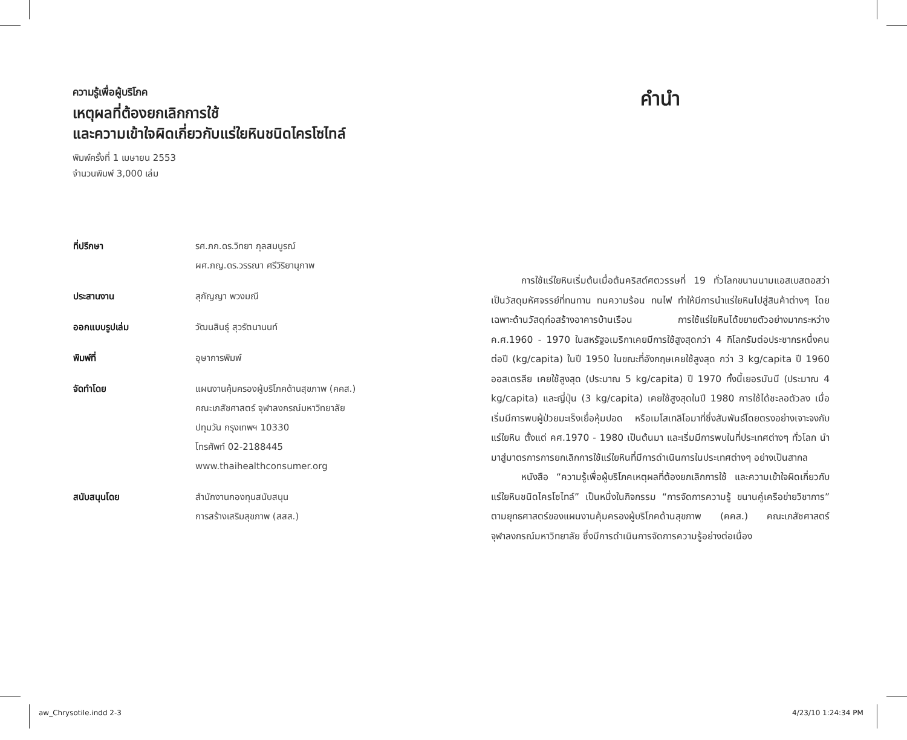ความรู้เพื่อผู้บริโภค
เหตุผลที่ต้องยกเลิกการใช้
และความเข้าใจผิดเกี่ยวกับแร่ใยหินชนิดไครโซไทล์
พิมพ์ครั้งที่ 1 เมษายน 2553
จำนวนพิมพ์ 3,000 เล่ม
| ที่ปรึกษา | รศ.ภก.ดร.วิทยา กุลสมบูรณ์ ผศ.ภญ.ดร.วรรณา ศรีวิริยานุภาพ |
| ประสานงาน | สุกัญญา พวงมณี |
| ออกแบบรูปเล่ม | วัฒนสินธุ์ สุวรัตนานนท์ |
| พิมพ์ที่ | อุษาการพิมพ์ |
| จัดทำโดย | แผนงานคุ้มครองผู้บริโภคด้านสุขภาพ (คคส.) คณะเภสัชศาสตร์ จุฬาลงกรณ์มหาวิทยาลัย ปทุมวัน กรุงเทพฯ 10330 โทรศัพท์ 02-2188445 www.thaihealthconsumer.org |
| สนับสนุนโดย | สำนักงานกองทุนสนับสนุน การสร้างเสริมสุขภาพ (สสส.) |
คำนำ
การใช้แร่ใยหินเริ่มต้นเมื่อต้นคริสต์ศตวรรษที่ 19 ทั่วโลกขนานนามแอสเบสตอสว่าเป็นวัสดุมหัศจรรย์ที่ทนทาน ทนความร้อน ทนไฟ ทำให้มีการนำแร่ใยหินไปสู่สินค้าต่างๆ โดยเฉพาะด้านวัสดุก่อสร้างอาคารบ้านเรือน การใช้แร่ใยหินได้ขยายตัวอย่างมากระหว่าง ค.ศ.1960 - 1970 ในสหรัฐอเมริกาเคยมีการใช้สูงสุดกว่า 4 กิโลกรัมต่อประชากรหนึ่งคนต่อปี (kg/capita) ในปี 1950 ในขณะที่อังกฤษเคยใช้สูงสุด กว่า 3 kg/capita ปี 1960 ออสเตรลีย เคยใช้สูงสุด (ประมาณ 5 kg/capita) ปี 1970 ทั้งนี้เยอรมันนี (ประมาณ 4 kg/capita) และญี่ปุ่น (3 kg/capita) เคยใช้สูงสุดในปี 1980 การใช้ได้ชะลอตัวลง เมื่อเริ่มมีการพบผู้ป่วยมะเร็งเยื่อหุ้มปอด หรือเมโสเทลิโอมาที่ซึ่งสัมพันธ์โดยตรงอย่างเจาะจงกับแร่ใยหิน ตั้งแต่ คศ.1970 - 1980 เป็นต้นมา และเริ่มมีการพบในที่ประเทศต่างๆ ทั่วโลก นำมาสู่มาตรการการยกเลิกการใช้แร่ใยหินที่มีการดำเนินการในประเทศต่างๆ อย่างเป็นสากล
หนังสือ “ความรู้เพื่อผู้บริโภคเหตุผลที่ต้องยกเลิกการใช้ และความเข้าใจผิดเกี่ยวกับแร่ใยหินชนิดไครโซไทล์” เป็นหนึ่งในกิจกรรม “การจัดการความรู้ ขนานคู่เครือข่ายวิชาการ” ตามยุทธศาสตร์ของแผนงานคุ้มครองผู้บริโภคด้านสุขภาพ (คคส.) คณะเภสัชศาสตร์ จุฬาลงกรณ์มหาวิทยาลัย ซึ่งมีการดำเนินการจัดการความรู้อย่างต่อเนื่อง
aw_Chrysotile.indd 2-3 4/23/10 1:24:34 PM